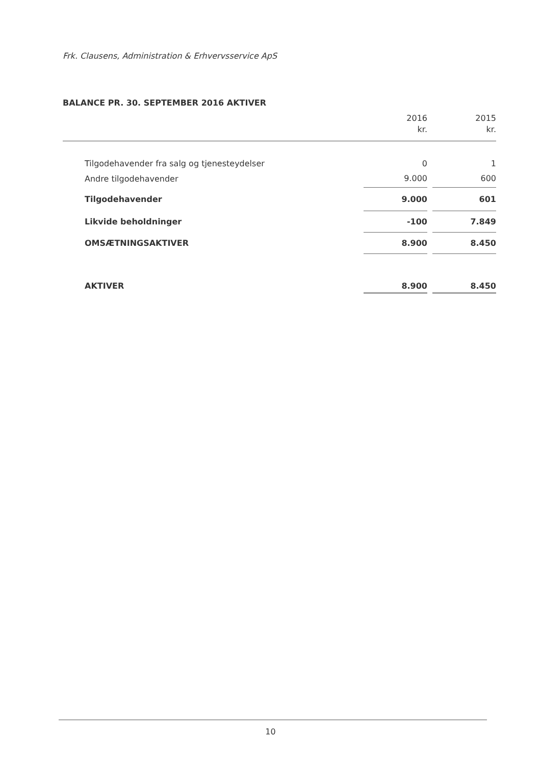Frk. Clausens, Administration & Erhvervsservice ApS
BALANCE PR. 30. SEPTEMBER 2016 AKTIVER
| | 2016 | | 2015 |
| --- | --- | --- | --- |
| | kr. | | kr. |
| Tilgodehavender fra salg og tjenesteydelser | 0 | | 1 |
| Andre tilgodehavender | 9.000 | | 600 |
| Tilgodehavender | 9.000 | | 601 |
| Likvide beholdninger | -100 | | 7.849 |
| OMSÆTNINGSAKTIVER | 8.900 | | 8.450 |
| AKTIVER | 8.900 | | 8.450 |
10